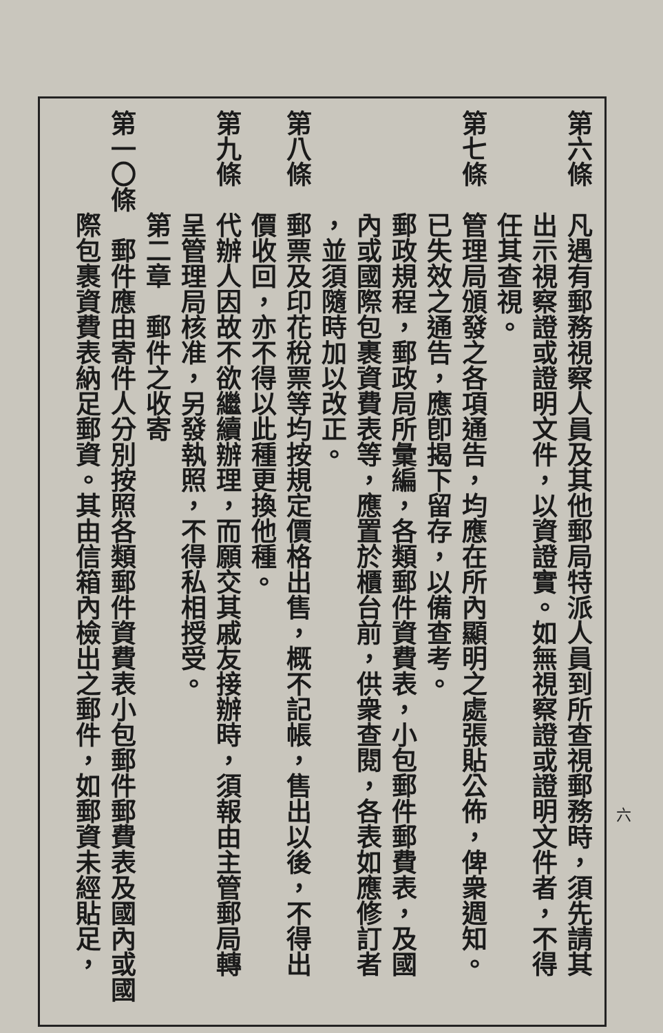第六條　凡遇有郵務視察人員及其他郵局特派人員到所查視郵務時，須先請其
　　　　出示視察證或證明文件，以資證實。如無視察證或證明文件者，不得
　　　　任其查視。
第七條　管理局頒發之各項通告，均應在所內顯明之處張貼公佈，俾衆週知。
　　　　已失效之通告，應卽揭下留存，以備查考。
　　　　郵政規程，郵政局所彙編，各類郵件資費表，小包郵件郵費表，及國
　　　　內或國際包裹資費表等，應置於櫃台前，供衆查閱，各表如應修訂者
　　　　，並須隨時加以改正。
第八條　郵票及印花稅票等均按規定價格出售，概不記帳，售出以後，不得出
　　　　價收回，亦不得以此種更換他種。
第九條　代辦人因故不欲繼續辦理，而願交其戚友接辦時，須報由主管郵局轉
　　　　呈管理局核准，另發執照，不得私相授受。
　　　　第二章　郵件之收寄
第一〇條　郵件應由寄件人分別按照各類郵件資費表小包郵件郵費表及國內或國
　　　　際包裹資費表納足郵資。其由信箱內檢出之郵件，如郵資未經貼足，
六